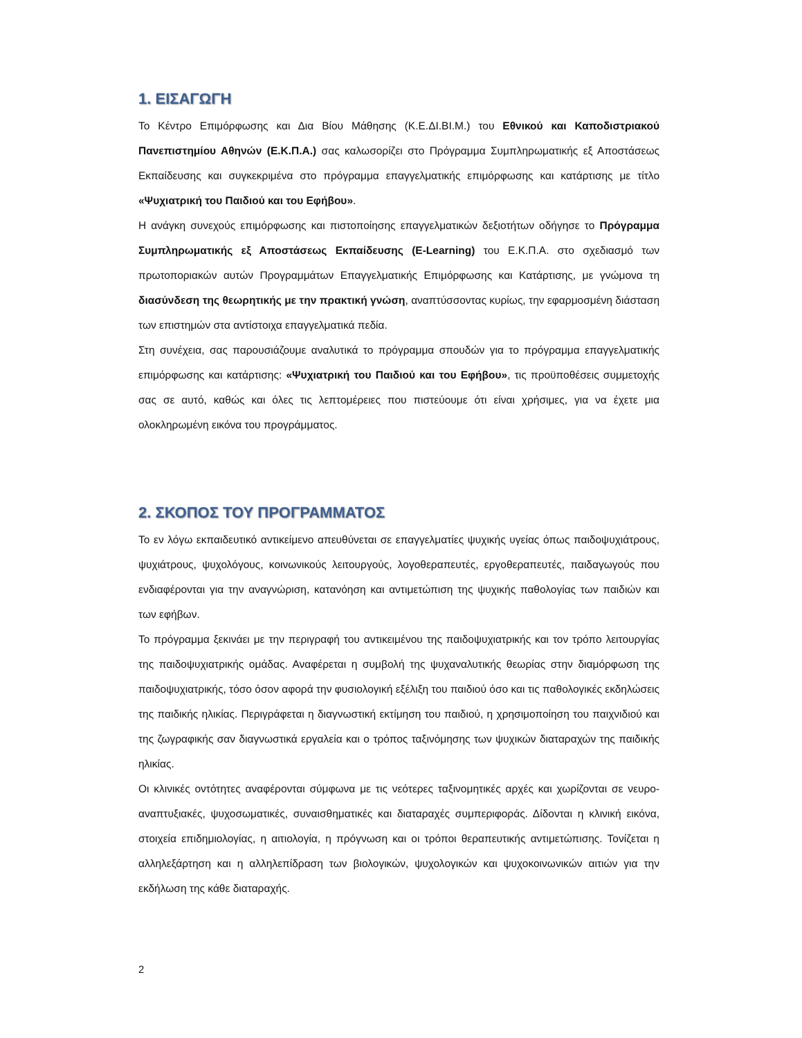1. ΕΙΣΑΓΩΓΗ
Το Κέντρο Επιμόρφωσης και Δια Βίου Μάθησης (Κ.Ε.ΔΙ.ΒΙ.Μ.) του Εθνικού και Καποδιστριακού Πανεπιστημίου Αθηνών (Ε.Κ.Π.Α.) σας καλωσορίζει στο Πρόγραμμα Συμπληρωματικής εξ Αποστάσεως Εκπαίδευσης και συγκεκριμένα στο πρόγραμμα επαγγελματικής επιμόρφωσης και κατάρτισης με τίτλο «Ψυχιατρική του Παιδιού και του Εφήβου».
Η ανάγκη συνεχούς επιμόρφωσης και πιστοποίησης επαγγελματικών δεξιοτήτων οδήγησε το Πρόγραμμα Συμπληρωματικής εξ Αποστάσεως Εκπαίδευσης (E-Learning) του Ε.Κ.Π.Α. στο σχεδιασμό των πρωτοποριακών αυτών Προγραμμάτων Επαγγελματικής Επιμόρφωσης και Κατάρτισης, με γνώμονα τη διασύνδεση της θεωρητικής με την πρακτική γνώση, αναπτύσσοντας κυρίως, την εφαρμοσμένη διάσταση των επιστημών στα αντίστοιχα επαγγελματικά πεδία.
Στη συνέχεια, σας παρουσιάζουμε αναλυτικά το πρόγραμμα σπουδών για το πρόγραμμα επαγγελματικής επιμόρφωσης και κατάρτισης: «Ψυχιατρική του Παιδιού και του Εφήβου», τις προϋποθέσεις συμμετοχής σας σε αυτό, καθώς και όλες τις λεπτομέρειες που πιστεύουμε ότι είναι χρήσιμες, για να έχετε μια ολοκληρωμένη εικόνα του προγράμματος.
2. ΣΚΟΠΟΣ ΤΟΥ ΠΡΟΓΡΑΜΜΑΤΟΣ
Το εν λόγω εκπαιδευτικό αντικείμενο απευθύνεται σε επαγγελματίες ψυχικής υγείας όπως παιδοψυχιάτρους, ψυχιάτρους, ψυχολόγους, κοινωνικούς λειτουργούς, λογοθεραπευτές, εργοθεραπευτές, παιδαγωγούς που ενδιαφέρονται για την αναγνώριση, κατανόηση και αντιμετώπιση της ψυχικής παθολογίας των παιδιών και των εφήβων.
Το πρόγραμμα ξεκινάει με την περιγραφή του αντικειμένου της παιδοψυχιατρικής και τον τρόπο λειτουργίας της παιδοψυχιατρικής ομάδας. Αναφέρεται η συμβολή της ψυχαναλυτικής θεωρίας στην διαμόρφωση της παιδοψυχιατρικής, τόσο όσον αφορά την φυσιολογική εξέλιξη του παιδιού όσο και τις παθολογικές εκδηλώσεις της παιδικής ηλικίας. Περιγράφεται η διαγνωστική εκτίμηση του παιδιού, η χρησιμοποίηση του παιχνιδιού και της ζωγραφικής σαν διαγνωστικά εργαλεία και ο τρόπος ταξινόμησης των ψυχικών διαταραχών της παιδικής ηλικίας.
Οι κλινικές οντότητες αναφέρονται σύμφωνα με τις νεότερες ταξινομητικές αρχές και χωρίζονται σε νευρο-αναπτυξιακές, ψυχοσωματικές, συναισθηματικές και διαταραχές συμπεριφοράς. Δίδονται η κλινική εικόνα, στοιχεία επιδημιολογίας, η αιτιολογία, η πρόγνωση και οι τρόποι θεραπευτικής αντιμετώπισης. Τονίζεται η αλληλεξάρτηση και η αλληλεπίδραση των βιολογικών, ψυχολογικών και ψυχοκοινωνικών αιτιών για την εκδήλωση της κάθε διαταραχής.
2